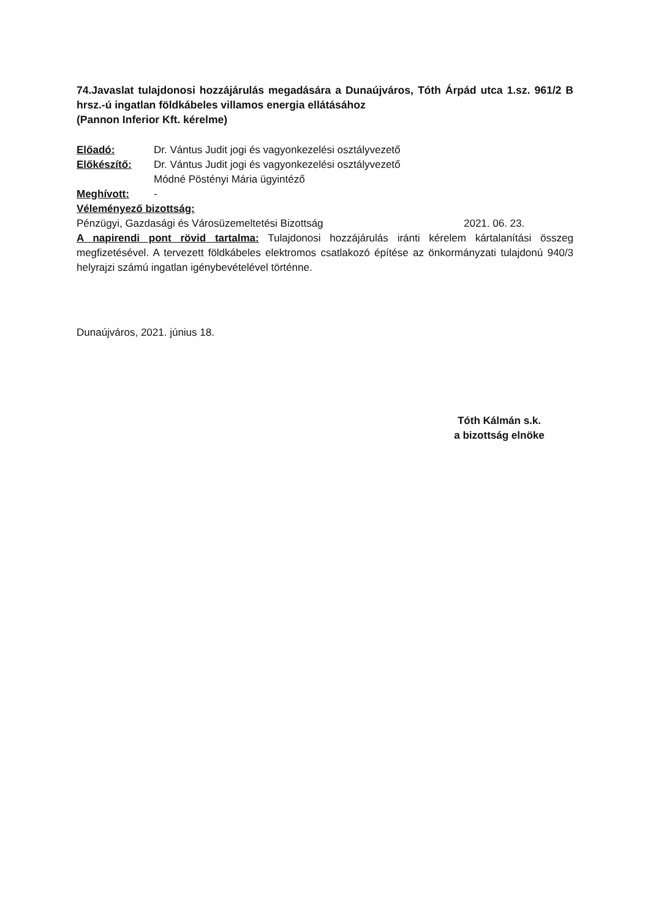74.Javaslat tulajdonosi hozzájárulás megadására a Dunaújváros, Tóth Árpád utca 1.sz. 961/2 B hrsz.-ú ingatlan földkábeles villamos energia ellátásához
(Pannon Inferior Kft. kérelme)
Előadó: Dr. Vántus Judit jogi és vagyonkezelési osztályvezető
Előkészítő: Dr. Vántus Judit jogi és vagyonkezelési osztályvezető
Módné Pöstényi Mária ügyintéző
Meghívott: -
Véleményező bizottság:
Pénzügyi, Gazdasági és Városüzemeltetési Bizottság 2021. 06. 23.
A napirendi pont rövid tartalma: Tulajdonosi hozzájárulás iránti kérelem kártalanítási összeg megfizetésével. A tervezett földkábeles elektromos csatlakozó építése az önkormányzati tulajdonú 940/3 helyrajzi számú ingatlan igénybevételével történne.
Dunaújváros, 2021. június 18.
Tóth Kálmán s.k.
a bizottság elnöke